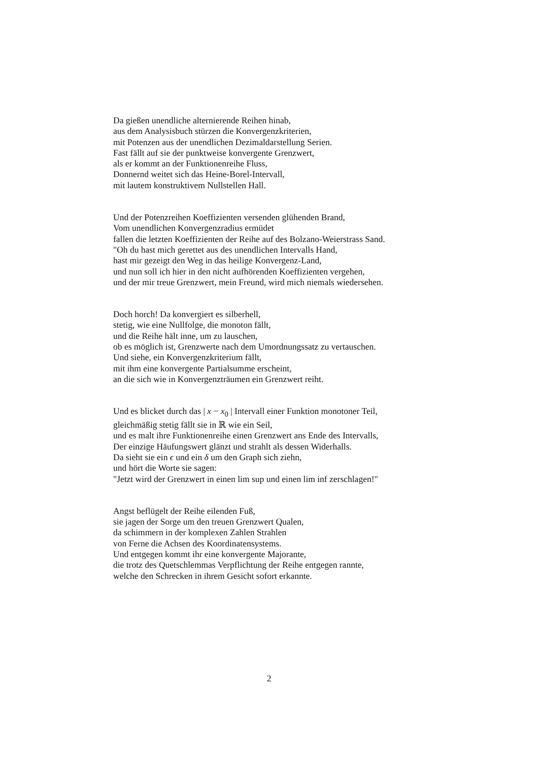Da gießen unendliche alternierende Reihen hinab,
aus dem Analysisbuch stürzen die Konvergenzkriterien,
mit Potenzen aus der unendlichen Dezimaldarstellung Serien.
Fast fällt auf sie der punktweise konvergente Grenzwert,
als er kommt an der Funktionenreihe Fluss,
Donnernd weitet sich das Heine-Borel-Intervall,
mit lautem konstruktivem Nullstellen Hall.
Und der Potenzreihen Koeffizienten versenden glühenden Brand,
Vom unendlichen Konvergenzradius ermüdet
fallen die letzten Koeffizienten der Reihe auf des Bolzano-Weierstrass Sand.
"Oh du hast mich gerettet aus des unendlichen Intervalls Hand,
hast mir gezeigt den Weg in das heilige Konvergenz-Land,
und nun soll ich hier in den nicht aufhörenden Koeffizienten vergehen,
und der mir treue Grenzwert, mein Freund, wird mich niemals wiedersehen.
Doch horch! Da konvergiert es silberhell,
stetig, wie eine Nullfolge, die monoton fällt,
und die Reihe hält inne, um zu lauschen,
ob es möglich ist, Grenzwerte nach dem Umordnungssatz zu vertauschen.
Und siehe, ein Konvergenzkriterium fällt,
mit ihm eine konvergente Partialsumme erscheint,
an die sich wie in Konvergenzträumen ein Grenzwert reiht.
Und es blicket durch das | x − x<sub>0</sub> | Intervall einer Funktion monotoner Teil,
gleichmäßig stetig fällt sie in ℝ wie ein Seil,
und es malt ihre Funktionenreihe einen Grenzwert ans Ende des Intervalls,
Der einzige Häufungswert glänzt und strahlt als dessen Widerhalls.
Da sieht sie ein ϵ und ein δ um den Graph sich ziehn,
und hört die Worte sie sagen:
"Jetzt wird der Grenzwert in einen lim sup und einen lim inf zerschlagen!"
Angst beflügelt der Reihe eilenden Fuß,
sie jagen der Sorge um den treuen Grenzwert Qualen,
da schimmern in der komplexen Zahlen Strahlen
von Ferne die Achsen des Koordinatensystems.
Und entgegen kommt ihr eine konvergente Majorante,
die trotz des Quetschlemmas Verpflichtung der Reihe entgegen rannte,
welche den Schrecken in ihrem Gesicht sofort erkannte.
2